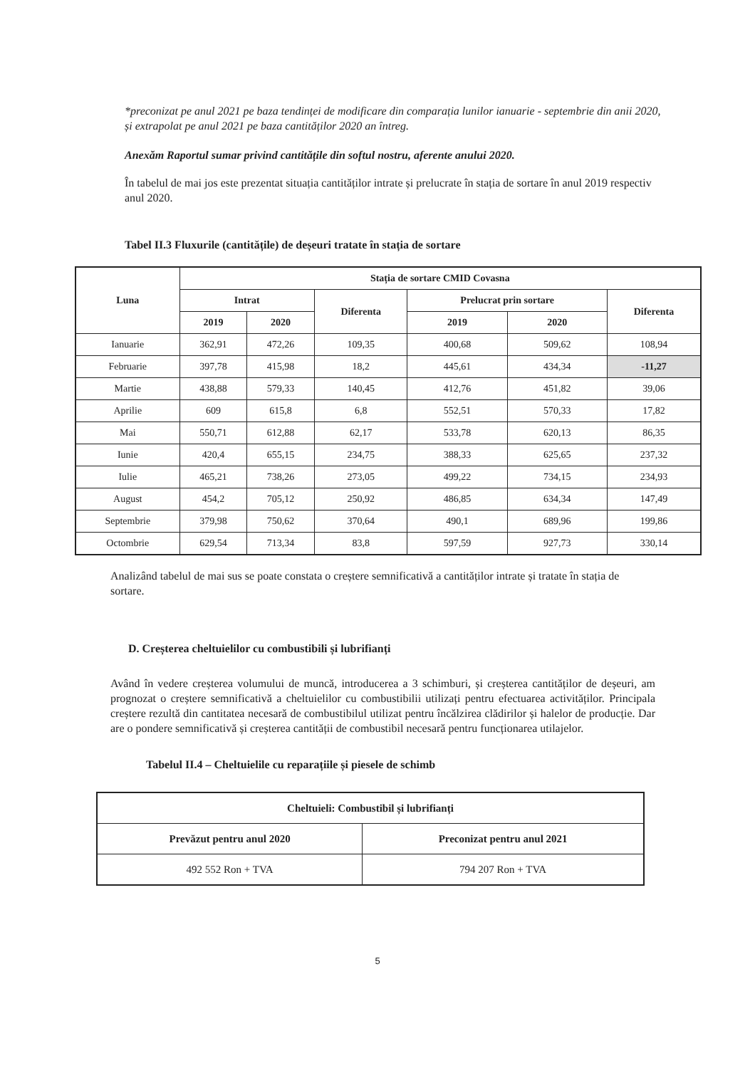*preconizat pe anul 2021 pe baza tendinței de modificare din comparația lunilor ianuarie - septembrie din anii 2020, și extrapolat pe anul 2021 pe baza cantităților 2020 an întreg.
Anexăm Raportul sumar privind cantitățile din softul nostru, aferente anului 2020.
În tabelul de mai jos este prezentat situația cantităților intrate și prelucrate în stația de sortare în anul 2019 respectiv anul 2020.
Tabel II.3 Fluxurile (cantitățile) de deșeuri tratate în stația de sortare
| Luna | Stația de sortare CMID Covasna | | | | | |
| --- | --- | --- | --- | --- | --- | --- |
| | Intrat | | Diferenta | Prelucrat prin sortare | | Diferenta |
| | 2019 | 2020 | | 2019 | 2020 | |
| Ianuarie | 362,91 | 472,26 | 109,35 | 400,68 | 509,62 | 108,94 |
| Februarie | 397,78 | 415,98 | 18,2 | 445,61 | 434,34 | -11,27 |
| Martie | 438,88 | 579,33 | 140,45 | 412,76 | 451,82 | 39,06 |
| Aprilie | 609 | 615,8 | 6,8 | 552,51 | 570,33 | 17,82 |
| Mai | 550,71 | 612,88 | 62,17 | 533,78 | 620,13 | 86,35 |
| Iunie | 420,4 | 655,15 | 234,75 | 388,33 | 625,65 | 237,32 |
| Iulie | 465,21 | 738,26 | 273,05 | 499,22 | 734,15 | 234,93 |
| August | 454,2 | 705,12 | 250,92 | 486,85 | 634,34 | 147,49 |
| Septembrie | 379,98 | 750,62 | 370,64 | 490,1 | 689,96 | 199,86 |
| Octombrie | 629,54 | 713,34 | 83,8 | 597,59 | 927,73 | 330,14 |
Analizând tabelul de mai sus se poate constata o creștere semnificativă a cantităților intrate și tratate în stația de sortare.
D. Creșterea cheltuielilor cu combustibili și lubrifianți
Având în vedere creșterea volumului de muncă, introducerea a 3 schimburi, și creșterea cantităților de deșeuri, am prognozat o creștere semnificativă a cheltuielilor cu combustibilii utilizați pentru efectuarea activităților. Principala creștere rezultă din cantitatea necesară de combustibilul utilizat pentru încălzirea clădirilor și halelor de producție. Dar are o pondere semnificativă și creșterea cantității de combustibil necesară pentru funcționarea utilajelor.
Tabelul II.4 – Cheltuielile cu reparațiile și piesele de schimb
| Cheltuieli: Combustibil și lubrifianți | |
| --- | --- |
| Prevăzut pentru anul 2020 | Preconizat pentru anul 2021 |
| 492 552 Ron + TVA | 794 207 Ron + TVA |
5